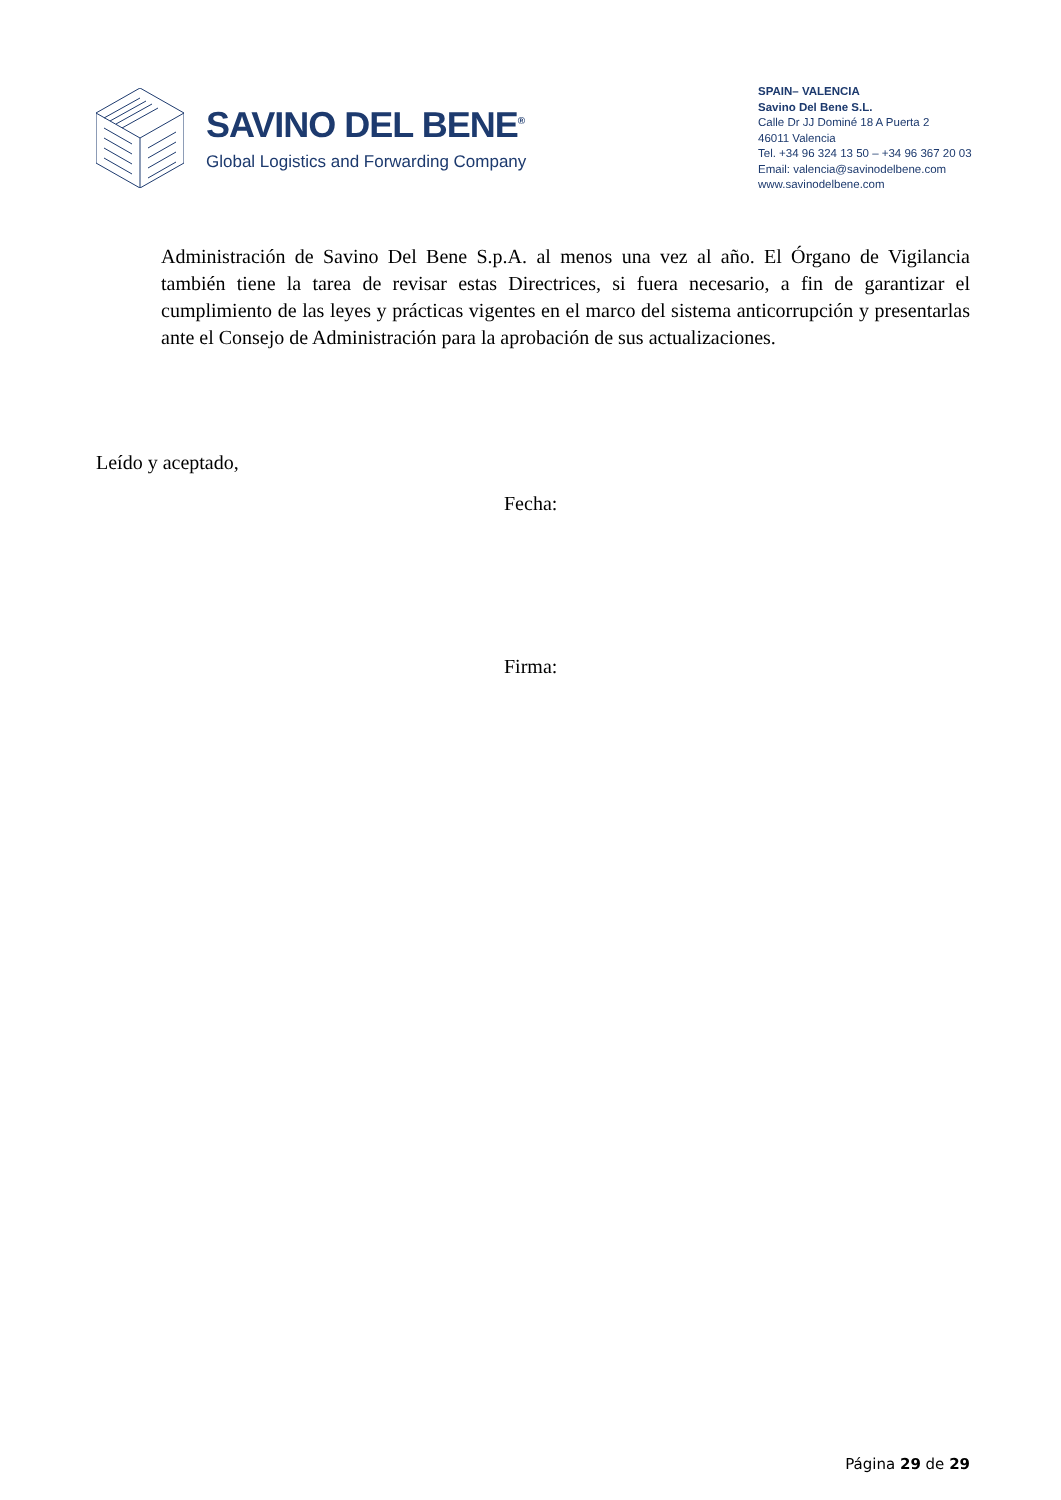SAVINO DEL BENE<sup>®</sup>
Global Logistics and Forwarding Company
SPAIN– VALENCIA
Savino Del Bene S.L.
Calle Dr JJ Dominé 18 A Puerta 2
46011 Valencia
Tel. +34 96 324 13 50 – +34 96 367 20 03
Email: valencia@savinodelbene.com
www.savinodelbene.com
Administración de Savino Del Bene S.p.A. al menos una vez al año. El Órgano de Vigilancia también tiene la tarea de revisar estas Directrices, si fuera necesario, a fin de garantizar el cumplimiento de las leyes y prácticas vigentes en el marco del sistema anticorrupción y presentarlas ante el Consejo de Administración para la aprobación de sus actualizaciones.
Leído y aceptado,
Fecha:
Firma:
Página 29 de 29